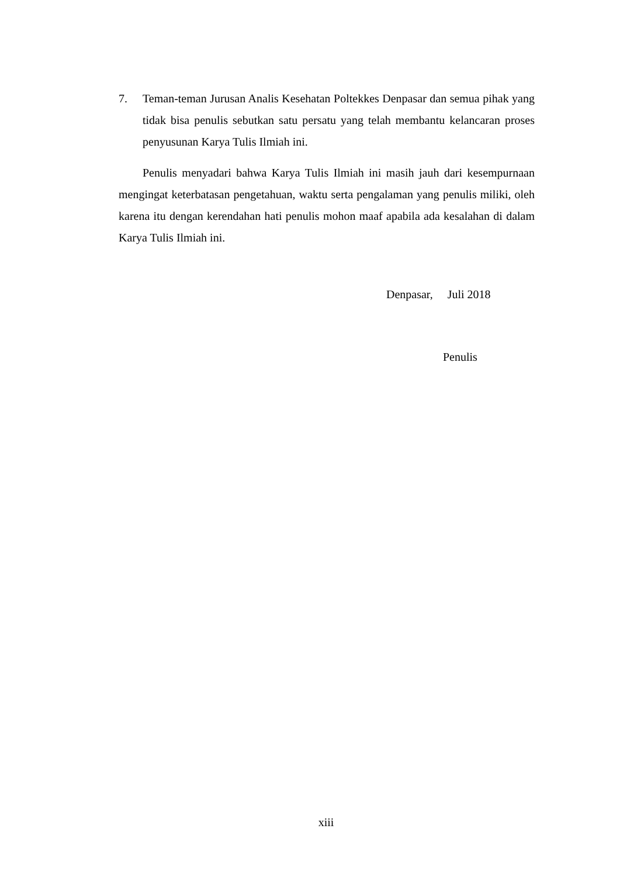7. Teman-teman Jurusan Analis Kesehatan Poltekkes Denpasar dan semua pihak yang tidak bisa penulis sebutkan satu persatu yang telah membantu kelancaran proses penyusunan Karya Tulis Ilmiah ini.
Penulis menyadari bahwa Karya Tulis Ilmiah ini masih jauh dari kesempurnaan mengingat keterbatasan pengetahuan, waktu serta pengalaman yang penulis miliki, oleh karena itu dengan kerendahan hati penulis mohon maaf apabila ada kesalahan di dalam Karya Tulis Ilmiah ini.
Denpasar, Juli 2018
Penulis
xiii